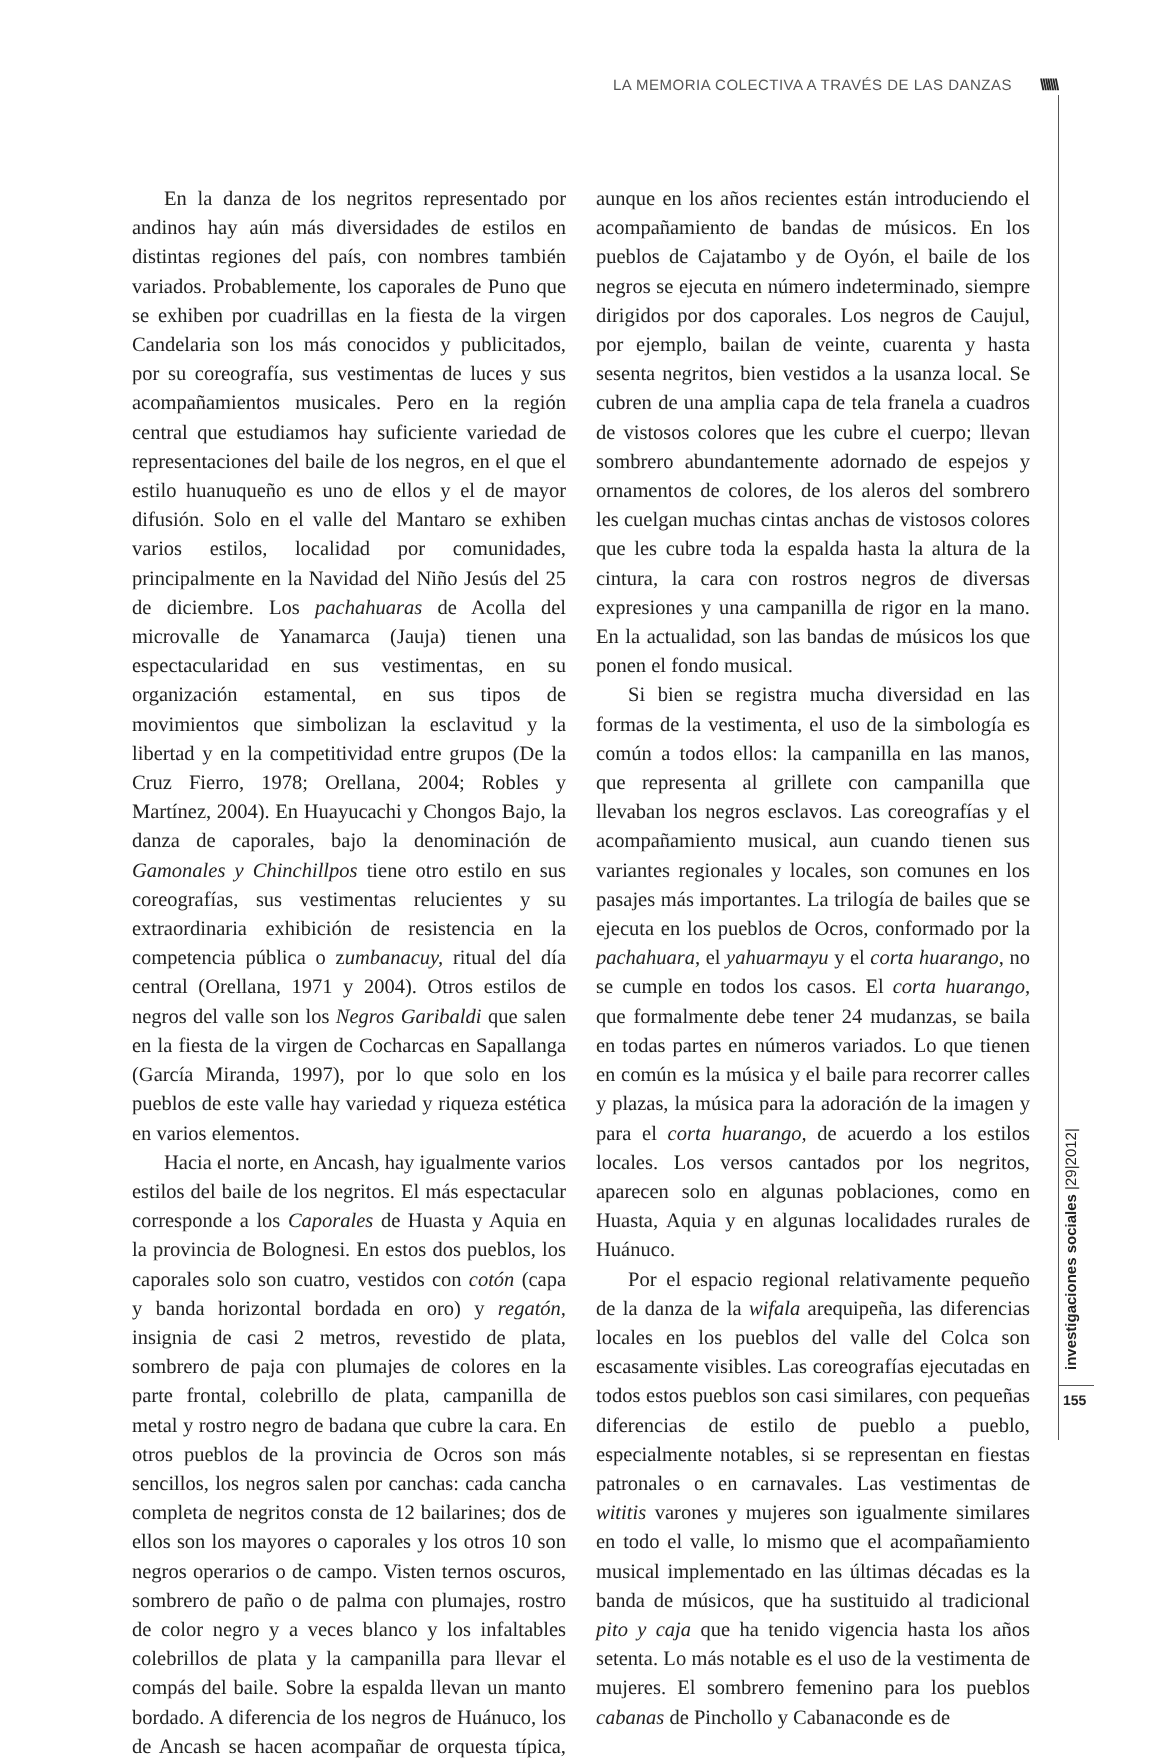LA MEMORIA COLECTIVA A TRAVÉS DE LAS DANZAS
\\\\\\\
investigaciones sociales |29|2012|
155
En la danza de los negritos representado por andinos hay aún más diversidades de estilos en distintas regiones del país, con nombres también variados. Probablemente, los caporales de Puno que se exhiben por cuadrillas en la fiesta de la virgen Candelaria son los más conocidos y publicitados, por su coreografía, sus vestimentas de luces y sus acompañamientos musicales. Pero en la región central que estudiamos hay suficiente variedad de representaciones del baile de los negros, en el que el estilo huanuqueño es uno de ellos y el de mayor difusión. Solo en el valle del Mantaro se exhiben varios estilos, localidad por comunidades, principalmente en la Navidad del Niño Jesús del 25 de diciembre. Los pachahuaras de Acolla del microvalle de Yanamarca (Jauja) tienen una espectacularidad en sus vestimentas, en su organización estamental, en sus tipos de movimientos que simbolizan la esclavitud y la libertad y en la competitividad entre grupos (De la Cruz Fierro, 1978; Orellana, 2004; Robles y Martínez, 2004). En Huayucachi y Chongos Bajo, la danza de caporales, bajo la denominación de Gamonales y Chinchillpos tiene otro estilo en sus coreografías, sus vestimentas relucientes y su extraordinaria exhibición de resistencia en la competencia pública o zumbanacuy, ritual del día central (Orellana, 1971 y 2004). Otros estilos de negros del valle son los Negros Garibaldi que salen en la fiesta de la virgen de Cocharcas en Sapallanga (García Miranda, 1997), por lo que solo en los pueblos de este valle hay variedad y riqueza estética en varios elementos.
Hacia el norte, en Ancash, hay igualmente varios estilos del baile de los negritos. El más espectacular corresponde a los Caporales de Huasta y Aquia en la provincia de Bolognesi. En estos dos pueblos, los caporales solo son cuatro, vestidos con cotón (capa y banda horizontal bordada en oro) y regatón, insignia de casi 2 metros, revestido de plata, sombrero de paja con plumajes de colores en la parte frontal, colebrillo de plata, campanilla de metal y rostro negro de badana que cubre la cara. En otros pueblos de la provincia de Ocros son más sencillos, los negros salen por canchas: cada cancha completa de negritos consta de 12 bailarines; dos de ellos son los mayores o caporales y los otros 10 son negros operarios o de campo. Visten ternos oscuros, sombrero de paño o de palma con plumajes, rostro de color negro y a veces blanco y los infaltables colebrillos de plata y la campanilla para llevar el compás del baile. Sobre la espalda llevan un manto bordado. A diferencia de los negros de Huánuco, los de Ancash se hacen acompañar de orquesta típica, aunque en los años recientes están introduciendo el acompañamiento de bandas de músicos. En los pueblos de Cajatambo y de Oyón, el baile de los negros se ejecuta en número indeterminado, siempre dirigidos por dos caporales. Los negros de Caujul, por ejemplo, bailan de veinte, cuarenta y hasta sesenta negritos, bien vestidos a la usanza local. Se cubren de una amplia capa de tela franela a cuadros de vistosos colores que les cubre el cuerpo; llevan sombrero abundantemente adornado de espejos y ornamentos de colores, de los aleros del sombrero les cuelgan muchas cintas anchas de vistosos colores que les cubre toda la espalda hasta la altura de la cintura, la cara con rostros negros de diversas expresiones y una campanilla de rigor en la mano. En la actualidad, son las bandas de músicos los que ponen el fondo musical.
Si bien se registra mucha diversidad en las formas de la vestimenta, el uso de la simbología es común a todos ellos: la campanilla en las manos, que representa al grillete con campanilla que llevaban los negros esclavos. Las coreografías y el acompañamiento musical, aun cuando tienen sus variantes regionales y locales, son comunes en los pasajes más importantes. La trilogía de bailes que se ejecuta en los pueblos de Ocros, conformado por la pachahuara, el yahuarmayu y el corta huarango, no se cumple en todos los casos. El corta huarango, que formalmente debe tener 24 mudanzas, se baila en todas partes en números variados. Lo que tienen en común es la música y el baile para recorrer calles y plazas, la música para la adoración de la imagen y para el corta huarango, de acuerdo a los estilos locales. Los versos cantados por los negritos, aparecen solo en algunas poblaciones, como en Huasta, Aquia y en algunas localidades rurales de Huánuco.
Por el espacio regional relativamente pequeño de la danza de la wifala arequipeña, las diferencias locales en los pueblos del valle del Colca son escasamente visibles. Las coreografías ejecutadas en todos estos pueblos son casi similares, con pequeñas diferencias de estilo de pueblo a pueblo, especialmente notables, si se representan en fiestas patronales o en carnavales. Las vestimentas de wititis varones y mujeres son igualmente similares en todo el valle, lo mismo que el acompañamiento musical implementado en las últimas décadas es la banda de músicos, que ha sustituido al tradicional pito y caja que ha tenido vigencia hasta los años setenta. Lo más notable es el uso de la vestimenta de mujeres. El sombrero femenino para los pueblos cabanas de Pinchollo y Cabanaconde es de